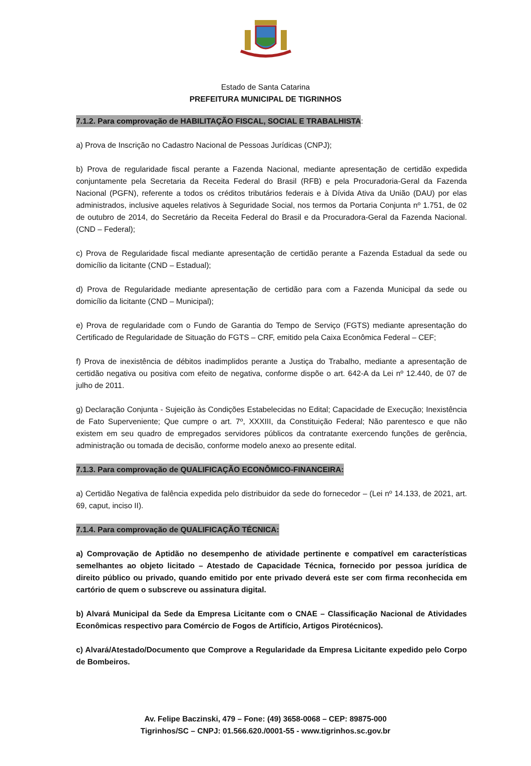Estado de Santa Catarina
PREFEITURA MUNICIPAL DE TIGRINHOS
7.1.2. Para comprovação de HABILITAÇÃO FISCAL, SOCIAL E TRABALHISTA:
a) Prova de Inscrição no Cadastro Nacional de Pessoas Jurídicas (CNPJ);
b) Prova de regularidade fiscal perante a Fazenda Nacional, mediante apresentação de certidão expedida conjuntamente pela Secretaria da Receita Federal do Brasil (RFB) e pela Procuradoria-Geral da Fazenda Nacional (PGFN), referente a todos os créditos tributários federais e à Dívida Ativa da União (DAU) por elas administrados, inclusive aqueles relativos à Seguridade Social, nos termos da Portaria Conjunta nº 1.751, de 02 de outubro de 2014, do Secretário da Receita Federal do Brasil e da Procuradora-Geral da Fazenda Nacional. (CND – Federal);
c) Prova de Regularidade fiscal mediante apresentação de certidão perante a Fazenda Estadual da sede ou domicílio da licitante (CND – Estadual);
d) Prova de Regularidade mediante apresentação de certidão para com a Fazenda Municipal da sede ou domicílio da licitante (CND – Municipal);
e) Prova de regularidade com o Fundo de Garantia do Tempo de Serviço (FGTS) mediante apresentação do Certificado de Regularidade de Situação do FGTS – CRF, emitido pela Caixa Econômica Federal – CEF;
f) Prova de inexistência de débitos inadimplidos perante a Justiça do Trabalho, mediante a apresentação de certidão negativa ou positiva com efeito de negativa, conforme dispõe o art. 642-A da Lei nº 12.440, de 07 de julho de 2011.
g) Declaração Conjunta - Sujeição às Condições Estabelecidas no Edital; Capacidade de Execução; Inexistência de Fato Superveniente; Que cumpre o art. 7º, XXXIII, da Constituição Federal; Não parentesco e que não existem em seu quadro de empregados servidores públicos da contratante exercendo funções de gerência, administração ou tomada de decisão, conforme modelo anexo ao presente edital.
7.1.3. Para comprovação de QUALIFICAÇÃO ECONÔMICO-FINANCEIRA:
a) Certidão Negativa de falência expedida pelo distribuidor da sede do fornecedor – (Lei nº 14.133, de 2021, art. 69, caput, inciso II).
7.1.4. Para comprovação de QUALIFICAÇÃO TÉCNICA:
a) Comprovação de Aptidão no desempenho de atividade pertinente e compatível em características semelhantes ao objeto licitado – Atestado de Capacidade Técnica, fornecido por pessoa jurídica de direito público ou privado, quando emitido por ente privado deverá este ser com firma reconhecida em cartório de quem o subscreve ou assinatura digital.
b) Alvará Municipal da Sede da Empresa Licitante com o CNAE – Classificação Nacional de Atividades Econômicas respectivo para Comércio de Fogos de Artifício, Artigos Pirotécnicos).
c) Alvará/Atestado/Documento que Comprove a Regularidade da Empresa Licitante expedido pelo Corpo de Bombeiros.
Av. Felipe Baczinski, 479 – Fone: (49) 3658-0068 – CEP: 89875-000
Tigrinhos/SC – CNPJ: 01.566.620./0001-55 - www.tigrinhos.sc.gov.br